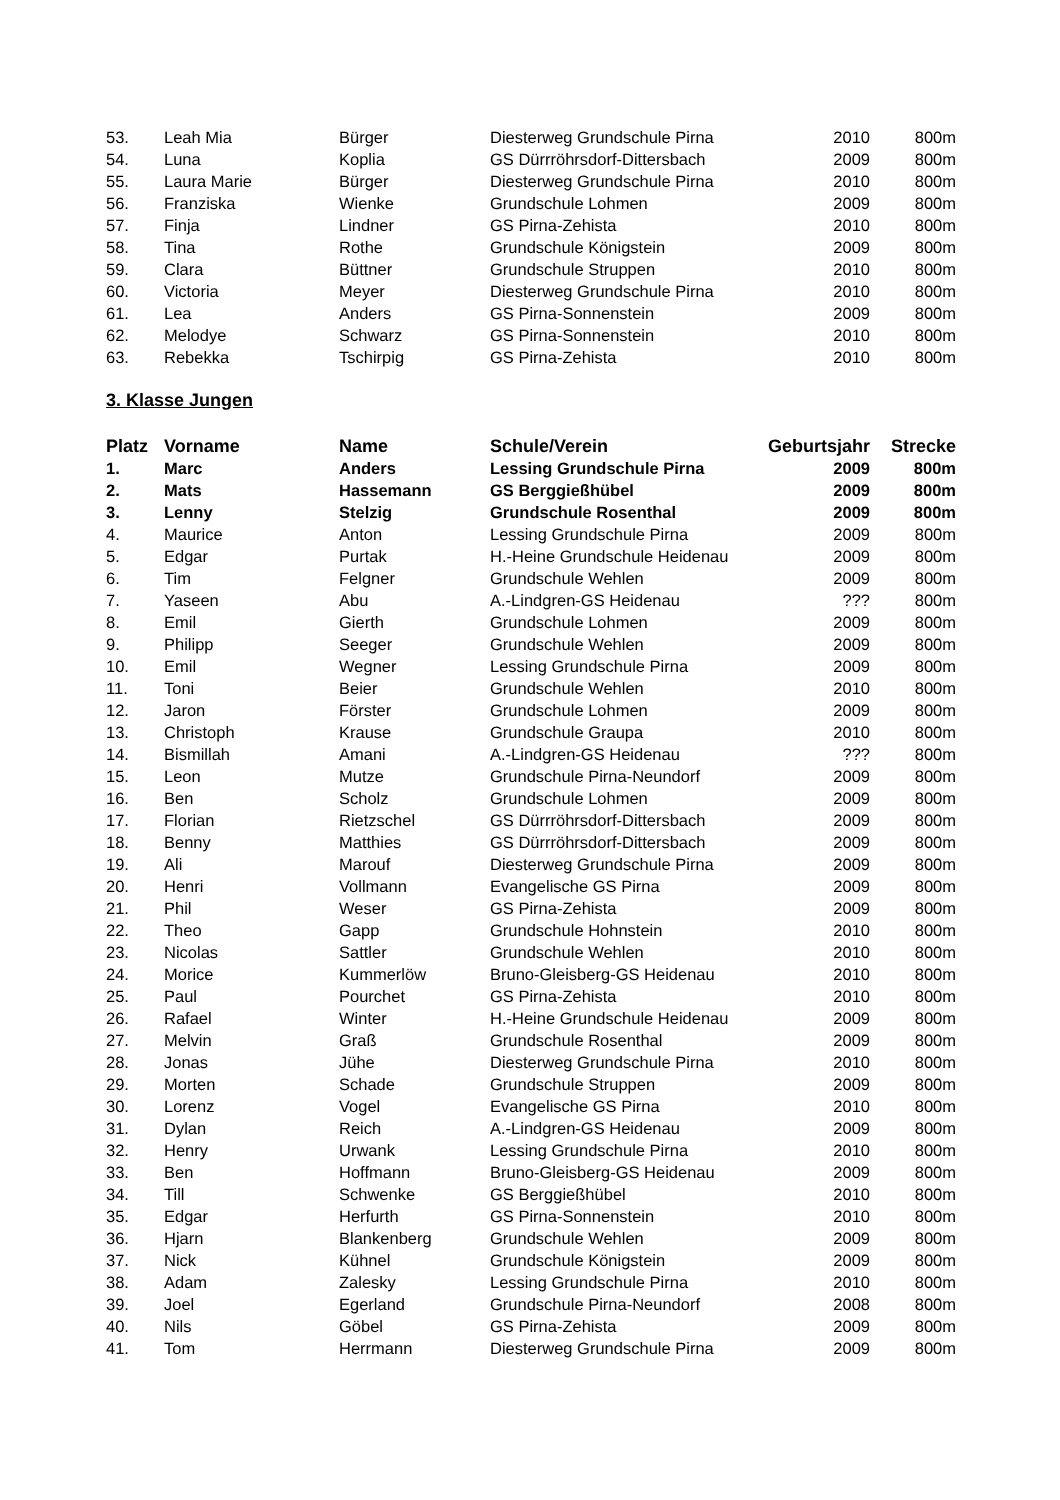| 53. | Leah Mia | Bürger | Diesterweg Grundschule Pirna | 2010 | 800m |
| 54. | Luna | Koplia | GS Dürrröhrsdorf-Dittersbach | 2009 | 800m |
| 55. | Laura Marie | Bürger | Diesterweg Grundschule Pirna | 2010 | 800m |
| 56. | Franziska | Wienke | Grundschule Lohmen | 2009 | 800m |
| 57. | Finja | Lindner | GS Pirna-Zehista | 2010 | 800m |
| 58. | Tina | Rothe | Grundschule Königstein | 2009 | 800m |
| 59. | Clara | Büttner | Grundschule Struppen | 2010 | 800m |
| 60. | Victoria | Meyer | Diesterweg Grundschule Pirna | 2010 | 800m |
| 61. | Lea | Anders | GS Pirna-Sonnenstein | 2009 | 800m |
| 62. | Melodye | Schwarz | GS Pirna-Sonnenstein | 2010 | 800m |
| 63. | Rebekka | Tschirpig | GS Pirna-Zehista | 2010 | 800m |
3. Klasse Jungen
| Platz | Vorname | Name | Schule/Verein | Geburtsjahr | Strecke |
| --- | --- | --- | --- | --- | --- |
| 1. | Marc | Anders | Lessing Grundschule Pirna | 2009 | 800m |
| 2. | Mats | Hassemann | GS Berggießhübel | 2009 | 800m |
| 3. | Lenny | Stelzig | Grundschule Rosenthal | 2009 | 800m |
| 4. | Maurice | Anton | Lessing Grundschule Pirna | 2009 | 800m |
| 5. | Edgar | Purtak | H.-Heine Grundschule Heidenau | 2009 | 800m |
| 6. | Tim | Felgner | Grundschule Wehlen | 2009 | 800m |
| 7. | Yaseen | Abu | A.-Lindgren-GS Heidenau | ??? | 800m |
| 8. | Emil | Gierth | Grundschule Lohmen | 2009 | 800m |
| 9. | Philipp | Seeger | Grundschule Wehlen | 2009 | 800m |
| 10. | Emil | Wegner | Lessing Grundschule Pirna | 2009 | 800m |
| 11. | Toni | Beier | Grundschule Wehlen | 2010 | 800m |
| 12. | Jaron | Förster | Grundschule Lohmen | 2009 | 800m |
| 13. | Christoph | Krause | Grundschule Graupa | 2010 | 800m |
| 14. | Bismillah | Amani | A.-Lindgren-GS Heidenau | ??? | 800m |
| 15. | Leon | Mutze | Grundschule Pirna-Neundorf | 2009 | 800m |
| 16. | Ben | Scholz | Grundschule Lohmen | 2009 | 800m |
| 17. | Florian | Rietzschel | GS Dürrröhrsdorf-Dittersbach | 2009 | 800m |
| 18. | Benny | Matthies | GS Dürrröhrsdorf-Dittersbach | 2009 | 800m |
| 19. | Ali | Marouf | Diesterweg Grundschule Pirna | 2009 | 800m |
| 20. | Henri | Vollmann | Evangelische GS Pirna | 2009 | 800m |
| 21. | Phil | Weser | GS Pirna-Zehista | 2009 | 800m |
| 22. | Theo | Gapp | Grundschule Hohnstein | 2010 | 800m |
| 23. | Nicolas | Sattler | Grundschule Wehlen | 2010 | 800m |
| 24. | Morice | Kummerlöw | Bruno-Gleisberg-GS Heidenau | 2010 | 800m |
| 25. | Paul | Pourchet | GS Pirna-Zehista | 2010 | 800m |
| 26. | Rafael | Winter | H.-Heine Grundschule Heidenau | 2009 | 800m |
| 27. | Melvin | Graß | Grundschule Rosenthal | 2009 | 800m |
| 28. | Jonas | Jühe | Diesterweg Grundschule Pirna | 2010 | 800m |
| 29. | Morten | Schade | Grundschule Struppen | 2009 | 800m |
| 30. | Lorenz | Vogel | Evangelische GS Pirna | 2010 | 800m |
| 31. | Dylan | Reich | A.-Lindgren-GS Heidenau | 2009 | 800m |
| 32. | Henry | Urwank | Lessing Grundschule Pirna | 2010 | 800m |
| 33. | Ben | Hoffmann | Bruno-Gleisberg-GS Heidenau | 2009 | 800m |
| 34. | Till | Schwenke | GS Berggießhübel | 2010 | 800m |
| 35. | Edgar | Herfurth | GS Pirna-Sonnenstein | 2010 | 800m |
| 36. | Hjarn | Blankenberg | Grundschule Wehlen | 2009 | 800m |
| 37. | Nick | Kühnel | Grundschule Königstein | 2009 | 800m |
| 38. | Adam | Zalesky | Lessing Grundschule Pirna | 2010 | 800m |
| 39. | Joel | Egerland | Grundschule Pirna-Neundorf | 2008 | 800m |
| 40. | Nils | Göbel | GS Pirna-Zehista | 2009 | 800m |
| 41. | Tom | Herrmann | Diesterweg Grundschule Pirna | 2009 | 800m |